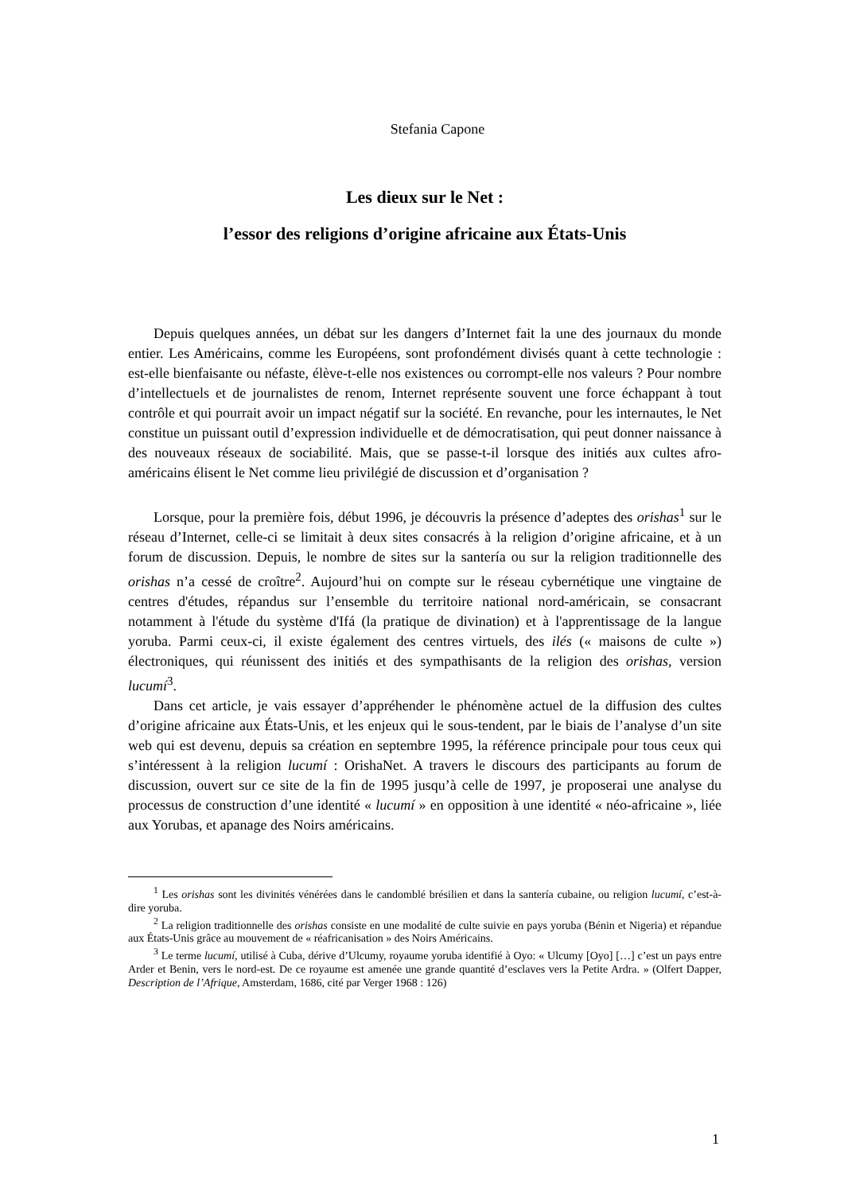Stefania Capone
Les dieux sur le Net :
l’essor des religions d’origine africaine aux États-Unis
Depuis quelques années, un débat sur les dangers d’Internet fait la une des journaux du monde entier. Les Américains, comme les Européens, sont profondément divisés quant à cette technologie : est-elle bienfaisante ou néfaste, élève-t-elle nos existences ou corrompt-elle nos valeurs ? Pour nombre d’intellectuels et de journalistes de renom, Internet représente souvent une force échappant à tout contrôle et qui pourrait avoir un impact négatif sur la société. En revanche, pour les internautes, le Net constitue un puissant outil d’expression individuelle et de démocratisation, qui peut donner naissance à des nouveaux réseaux de sociabilité. Mais, que se passe-t-il lorsque des initiés aux cultes afro-américains élisent le Net comme lieu privilégié de discussion et d’organisation ?
Lorsque, pour la première fois, début 1996, je découvris la présence d’adeptes des orishas<sup>1</sup> sur le réseau d’Internet, celle-ci se limitait à deux sites consacrés à la religion d’origine africaine, et à un forum de discussion. Depuis, le nombre de sites sur la santería ou sur la religion traditionnelle des orishas n’a cessé de croître<sup>2</sup>. Aujourd’hui on compte sur le réseau cybernétique une vingtaine de centres d'études, répandus sur l’ensemble du territoire national nord-américain, se consacrant notamment à l'étude du système d'Ifá (la pratique de divination) et à l'apprentissage de la langue yoruba. Parmi ceux-ci, il existe également des centres virtuels, des ilés (« maisons de culte ») électroniques, qui réunissent des initiés et des sympathisants de la religion des orishas, version lucumí<sup>3</sup>.
Dans cet article, je vais essayer d’appréhender le phénomène actuel de la diffusion des cultes d’origine africaine aux États-Unis, et les enjeux qui le sous-tendent, par le biais de l’analyse d’un site web qui est devenu, depuis sa création en septembre 1995, la référence principale pour tous ceux qui s’intéressent à la religion lucumí : OrishaNet. A travers le discours des participants au forum de discussion, ouvert sur ce site de la fin de 1995 jusqu’à celle de 1997, je proposerai une analyse du processus de construction d’une identité « lucumí » en opposition à une identité « néo-africaine », liée aux Yorubas, et apanage des Noirs américains.
<sup>1</sup> Les orishas sont les divinités vénérées dans le candomblé brésilien et dans la santería cubaine, ou religion lucumí, c’est-à-dire yoruba.
<sup>2</sup> La religion traditionnelle des orishas consiste en une modalité de culte suivie en pays yoruba (Bénin et Nigeria) et répandue aux États-Unis grâce au mouvement de « réafricanisation » des Noirs Américains.
<sup>3</sup> Le terme lucumí, utilisé à Cuba, dérive d’Ulcumy, royaume yoruba identifié à Oyo: « Ulcumy [Oyo] […] c’est un pays entre Arder et Benin, vers le nord-est. De ce royaume est amenée une grande quantité d’esclaves vers la Petite Ardra. » (Olfert Dapper, Description de l’Afrique, Amsterdam, 1686, cité par Verger 1968 : 126)
1